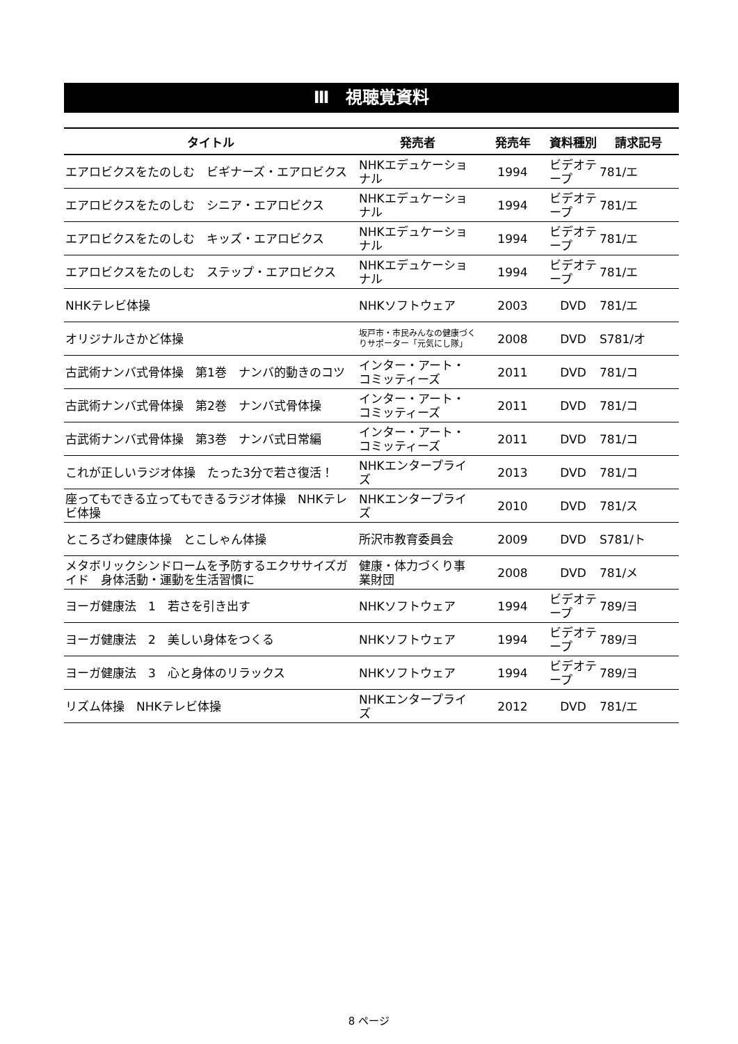Ⅲ　視聴覚資料
| タイトル | 発売者 | 発売年 | 資料種別 | 請求記号 |
| --- | --- | --- | --- | --- |
| エアロビクスをたのしむ ビギナーズ・エアロビクス | NHKエデュケーショナル | 1994 | ビデオテープ | 781/エ |
| エアロビクスをたのしむ シニア・エアロビクス | NHKエデュケーショナル | 1994 | ビデオテープ | 781/エ |
| エアロビクスをたのしむ キッズ・エアロビクス | NHKエデュケーショナル | 1994 | ビデオテープ | 781/エ |
| エアロビクスをたのしむ ステップ・エアロビクス | NHKエデュケーショナル | 1994 | ビデオテープ | 781/エ |
| NHKテレビ体操 | NHKソフトウェア | 2003 | DVD | 781/エ |
| オリジナルさかど体操 | 坂戸市・市民みんなの健康づくりサポーター「元気にし隊」 | 2008 | DVD | S781/オ |
| 古武術ナンバ式骨体操 第1巻 ナンバ的動きのコツ | インター・アート・コミッティーズ | 2011 | DVD | 781/コ |
| 古武術ナンバ式骨体操 第2巻 ナンバ式骨体操 | インター・アート・コミッティーズ | 2011 | DVD | 781/コ |
| 古武術ナンバ式骨体操 第3巻 ナンバ式日常編 | インター・アート・コミッティーズ | 2011 | DVD | 781/コ |
| これが正しいラジオ体操 たった3分で若さ復活！ | NHKエンタープライズ | 2013 | DVD | 781/コ |
| 座ってもできる立ってもできるラジオ体操 NHKテレビ体操 | NHKエンタープライズ | 2010 | DVD | 781/ス |
| ところざわ健康体操 とこしゃん体操 | 所沢市教育委員会 | 2009 | DVD | S781/ト |
| メタボリックシンドロームを予防するエクササイズガイド 身体活動・運動を生活習慣に | 健康・体力づくり事業財団 | 2008 | DVD | 781/メ |
| ヨーガ健康法 1 若さを引き出す | NHKソフトウェア | 1994 | ビデオテープ | 789/ヨ |
| ヨーガ健康法 2 美しい身体をつくる | NHKソフトウェア | 1994 | ビデオテープ | 789/ヨ |
| ヨーガ健康法 3 心と身体のリラックス | NHKソフトウェア | 1994 | ビデオテープ | 789/ヨ |
| リズム体操 NHKテレビ体操 | NHKエンタープライズ | 2012 | DVD | 781/エ |
8 ページ